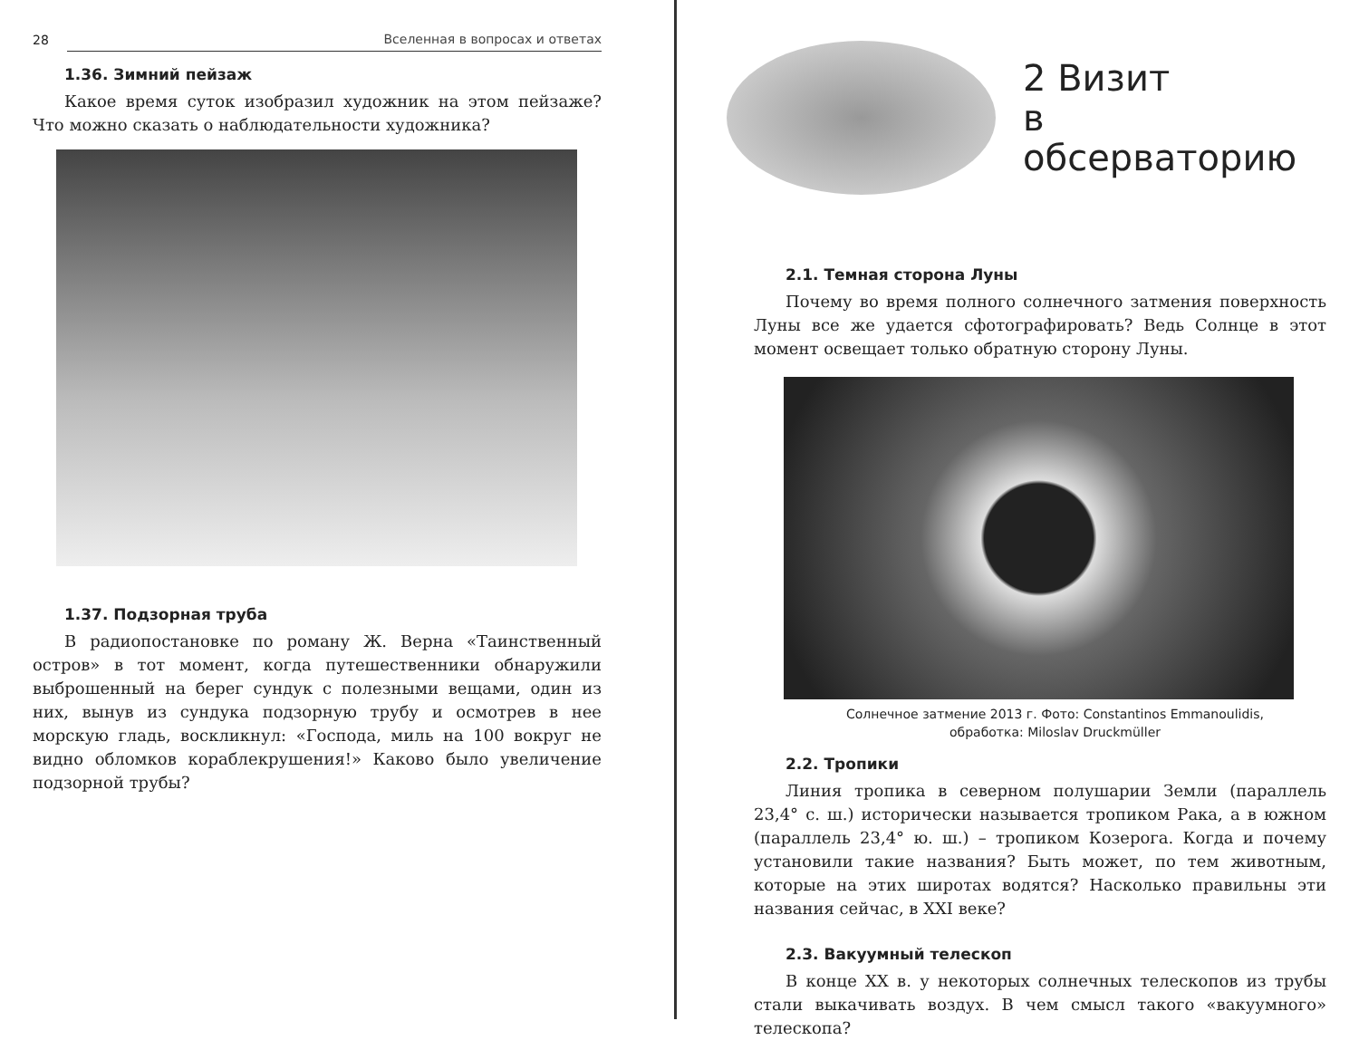28 Вселенная в вопросах и ответах
1.36. Зимний пейзаж
Какое время суток изобразил художник на этом пейзаже? Что можно сказать о наблюдательности художника?
1.37. Подзорная труба
В радиопостановке по роману Ж. Верна «Таинственный остров» в тот момент, когда путешественники обнаружили выброшенный на берег сундук с полезными вещами, один из них, вынув из сундука подзорную трубу и осмотрев в нее морскую гладь, воскликнул: «Господа, миль на 100 вокруг не видно обломков кораблекрушения!» Каково было увеличение подзорной трубы?
2 Визит
в обсерваторию
2.1. Темная сторона Луны
Почему во время полного солнечного затмения поверхность Луны все же удается сфотографировать? Ведь Солнце в этот момент освещает только обратную сторону Луны.
Солнечное затмение 2013 г. Фото: Constantinos Emmanoulidis,
обработка: Miloslav Druckmüller
2.2. Тропики
Линия тропика в северном полушарии Земли (параллель 23,4° с. ш.) исторически называется тропиком Рака, а в южном (параллель 23,4° ю. ш.) – тропиком Козерога. Когда и почему установили такие названия? Быть может, по тем животным, которые на этих широтах водятся? Насколько правильны эти названия сейчас, в XXI веке?
2.3. Вакуумный телескоп
В конце XX в. у некоторых солнечных телескопов из трубы стали выкачивать воздух. В чем смысл такого «вакуумного» телескопа?